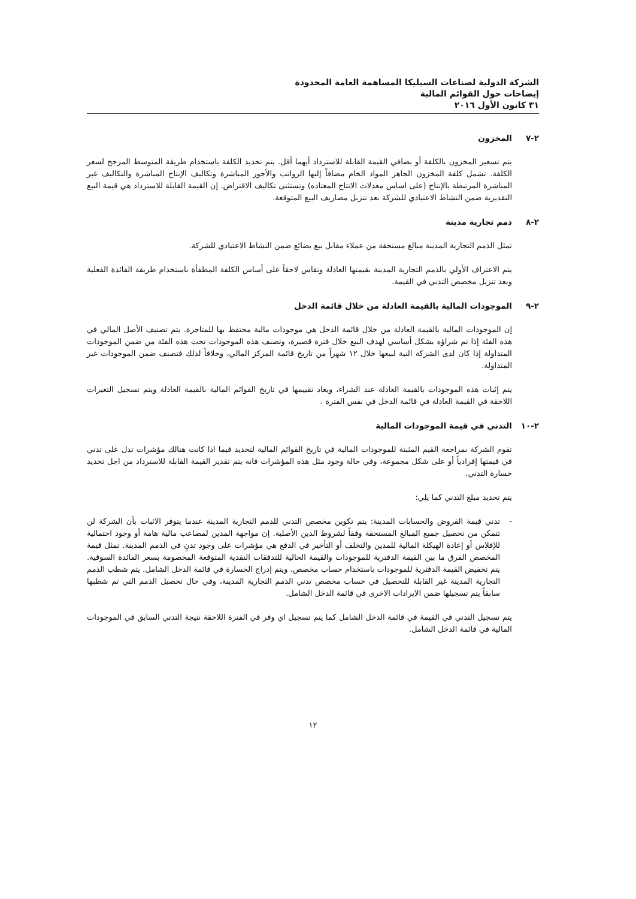الشركة الدولية لصناعات السيليكا المساهمة العامة المحدودة
إيضاحات حول القوائم المالية
٣١ كانون الأول ٢٠١٦
٢-٧ المخزون
يتم تسعير المخزون بالكلفة أو بصافي القيمة القابلة للاسترداد أيهما أقل. يتم تحديد الكلفة باستخدام طريقة المتوسط المرجح لسعر الكلفة. تشمل كلفة المخزون الجاهز المواد الخام مضافاً إليها الرواتب والأجور المباشرة وتكاليف الإنتاج المباشرة والتكاليف غير المباشرة المرتبطة بالإنتاج (على اساس معدلات الانتاج المعتاده) وتستثنى تكاليف الاقتراض. إن القيمة القابلة للاسترداد هي قيمة البيع التقديرية ضمن النشاط الاعتيادي للشركة بعد تنزيل مصاريف البيع المتوقعة.
٢-٨ ذمم تجارية مدينة
تمثل الذمم التجارية المدينة مبالغ مستحقة من عملاء مقابل بيع بضائع ضمن النشاط الاعتيادي للشركة.
يتم الاعتراف الأولي بالذمم التجارية المدينة بقيمتها العادلة وتقاس لاحقاً على أساس الكلفة المطفأة باستخدام طريقة الفائدة الفعلية وبعد تنزيل مخصص التدني في القيمة.
٢-٩ الموجودات المالية بالقيمة العادلة من خلال قائمة الدخل
إن الموجودات المالية بالقيمة العادلة من خلال قائمة الدخل هي موجودات مالية محتفظ بها للمتاجرة. يتم تصنيف الأصل المالي في هذه الفئة إذا تم شراؤه بشكل أساسي لهدف البيع خلال فترة قصيرة، وتصنف هذه الموجودات تحت هذه الفئة من ضمن الموجودات المتداولة إذا كان لدى الشركة النية لبيعها خلال ١٢ شهراً من تاريخ قائمة المركز المالي، وخلافاً لذلك فتصنف ضمن الموجودات غير المتداولة.
يتم إثبات هذه الموجودات بالقيمة العادلة عند الشراء، ويعاد تقييمها في تاريخ القوائم المالية بالقيمة العادلة ويتم تسجيل التغيرات اللاحقة في القيمة العادلة في قائمة الدخل في نفس الفترة .
٢-١٠ التدني في قيمة الموجودات المالية
تقوم الشركة بمراجعة القيم المثبتة للموجودات المالية في تاريخ القوائم المالية لتحديد فيما اذا كانت هنالك مؤشرات تدل على تدني في قيمتها إفرادياً أو على شكل مجموعة، وفي حالة وجود مثل هذه المؤشرات فانه يتم تقدير القيمة القابلة للاسترداد من اجل تحديد خسارة التدني.
يتم تحديد مبلغ التدني كما يلي:
- تدني قيمة القروض والحسابات المدينة: يتم تكوين مخصص التدني للذمم التجارية المدينة عندما يتوفر الاثبات بأن الشركة لن تتمكن من تحصيل جميع المبالغ المستحقة وفقاً لشروط الدين الأصلية. إن مواجهة المدين لمصاعب مالية هامة أو وجود احتمالية للإفلاس أو إعادة الهيكلة المالية للمدين والتخلف أو التأخير في الدفع هي مؤشرات على وجود تدنٍ في الذمم المدينة. تمثل قيمة المخصص الفرق ما بين القيمة الدفترية للموجودات والقيمة الحالية للتدفقات النقدية المتوقعة المخصومة بسعر الفائدة السوقية. يتم تخفيض القيمة الدفترية للموجودات باستخدام حساب مخصص، ويتم إدراج الخسارة في قائمة الدخل الشامل. يتم شطب الذمم التجارية المدينة غير القابلة للتحصيل في حساب مخصص تدني الذمم التجارية المدينة، وفي حال تحصيل الذمم التي تم شطبها سابقاً يتم تسجيلها ضمن الايرادات الاخرى في قائمة الدخل الشامل.
يتم تسجيل التدني في القيمة في قائمة الدخل الشامل كما يتم تسجيل اي وفر في الفترة اللاحقة نتيجة التدني السابق في الموجودات المالية في قائمة الدخل الشامل.
١٢